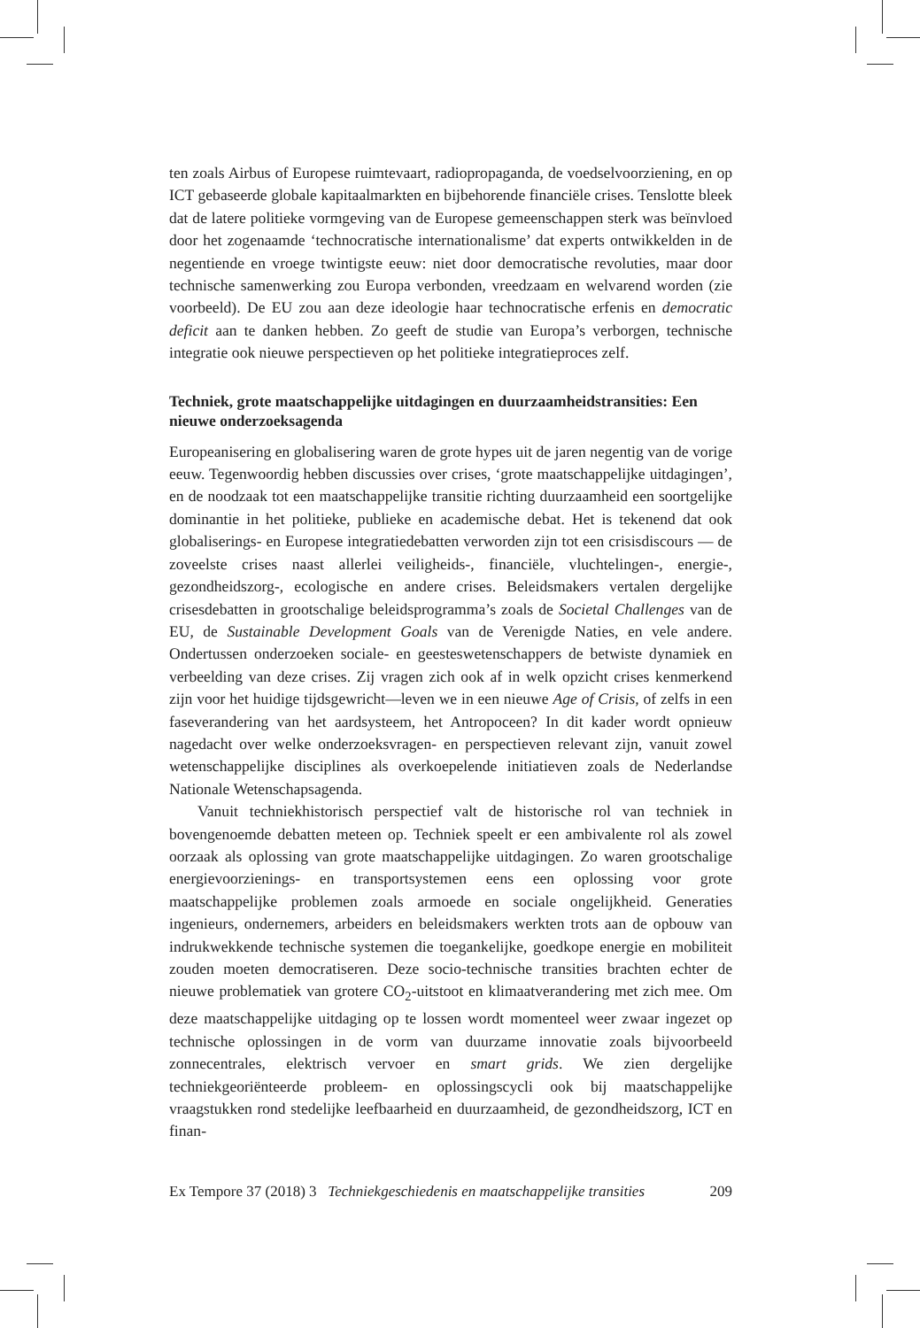ten zoals Airbus of Europese ruimtevaart, radiopropaganda, de voedselvoorziening, en op ICT gebaseerde globale kapitaalmarkten en bijbehorende financiële crises. Tenslotte bleek dat de latere politieke vormgeving van de Europese gemeenschappen sterk was beïnvloed door het zogenaamde ‘technocratische internationalisme’ dat experts ontwikkelden in de negentiende en vroege twintigste eeuw: niet door democratische revoluties, maar door technische samenwerking zou Europa verbonden, vreedzaam en welvarend worden (zie voorbeeld). De EU zou aan deze ideologie haar technocratische erfenis en democratic deficit aan te danken hebben. Zo geeft de studie van Europa’s verborgen, technische integratie ook nieuwe perspectieven op het politieke integratieproces zelf.
Techniek, grote maatschappelijke uitdagingen en duurzaamheidstransities: Een nieuwe onderzoeksagenda
Europeanisering en globalisering waren de grote hypes uit de jaren negentig van de vorige eeuw. Tegenwoordig hebben discussies over crises, ‘grote maatschappelijke uitdagingen’, en de noodzaak tot een maatschappelijke transitie richting duurzaamheid een soortgelijke dominantie in het politieke, publieke en academische debat. Het is tekenend dat ook globaliserings- en Europese integratiedebatten verworden zijn tot een crisisdiscours — de zoveelste crises naast allerlei veiligheids-, financiële, vluchtelingen-, energie-, gezondheidszorg-, ecologische en andere crises. Beleidsmakers vertalen dergelijke crisesdebatten in grootschalige beleidsprogramma’s zoals de Societal Challenges van de EU, de Sustainable Development Goals van de Verenigde Naties, en vele andere. Ondertussen onderzoeken sociale- en geesteswetenschappers de betwiste dynamiek en verbeelding van deze crises. Zij vragen zich ook af in welk opzicht crises kenmerkend zijn voor het huidige tijdsgewricht—leven we in een nieuwe Age of Crisis, of zelfs in een faseverandering van het aardsysteem, het Antropoceen? In dit kader wordt opnieuw nagedacht over welke onderzoeksvragen- en perspectieven relevant zijn, vanuit zowel wetenschappelijke disciplines als overkoepelende initiatieven zoals de Nederlandse Nationale Wetenschapsagenda.
Vanuit techniekhistorisch perspectief valt de historische rol van techniek in bovengenoemde debatten meteen op. Techniek speelt er een ambivalente rol als zowel oorzaak als oplossing van grote maatschappelijke uitdagingen. Zo waren grootschalige energievoorzienings- en transportsystemen eens een oplossing voor grote maatschappelijke problemen zoals armoede en sociale ongelijkheid. Generaties ingenieurs, ondernemers, arbeiders en beleidsmakers werkten trots aan de opbouw van indrukwekkende technische systemen die toegankelijke, goedkope energie en mobiliteit zouden moeten democratiseren. Deze socio-technische transities brachten echter de nieuwe problematiek van grotere CO<sub>2</sub>-uitstoot en klimaatverandering met zich mee. Om deze maatschappelijke uitdaging op te lossen wordt momenteel weer zwaar ingezet op technische oplossingen in de vorm van duurzame innovatie zoals bijvoorbeeld zonnecentrales, elektrisch vervoer en smart grids. We zien dergelijke techniekgeoriënteerde probleem- en oplossingscycli ook bij maatschappelijke vraagstukken rond stedelijke leefbaarheid en duurzaamheid, de gezondheidszorg, ICT en finan-
Ex Tempore 37 (2018) 3 Techniekgeschiedenis en maatschappelijke transities 209